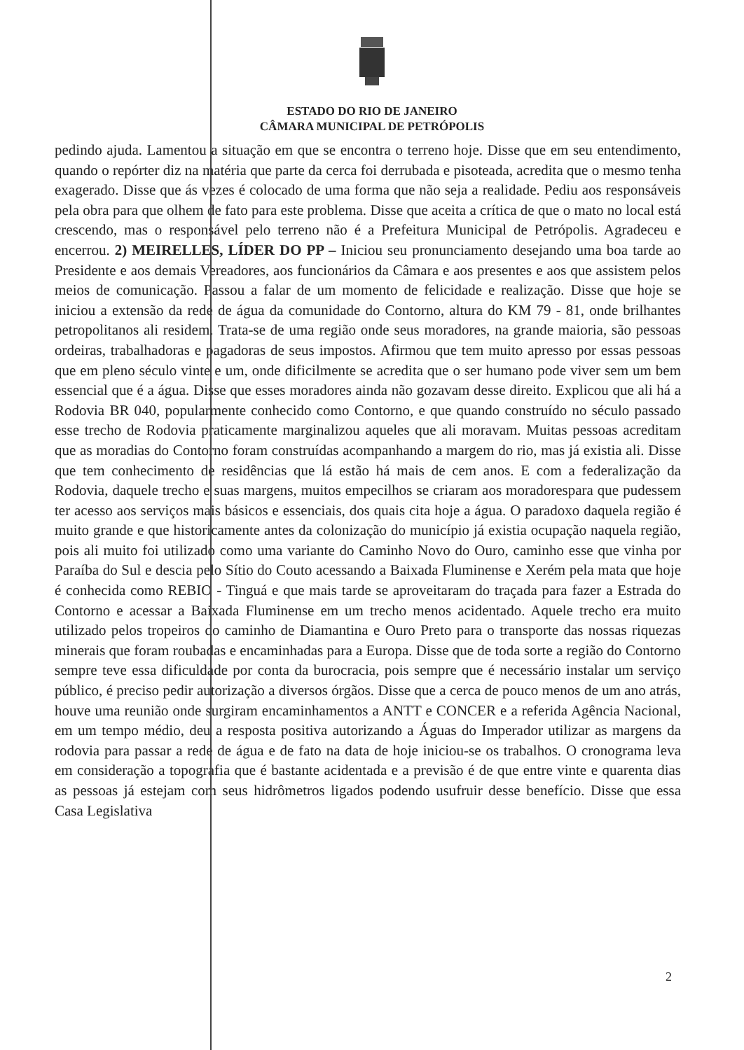ESTADO DO RIO DE JANEIRO
CÂMARA MUNICIPAL DE PETRÓPOLIS
pedindo ajuda. Lamentou a situação em que se encontra o terreno hoje. Disse que em seu entendimento, quando o repórter diz na matéria que parte da cerca foi derrubada e pisoteada, acredita que o mesmo tenha exagerado. Disse que ás vezes é colocado de uma forma que não seja a realidade. Pediu aos responsáveis pela obra para que olhem de fato para este problema. Disse que aceita a crítica de que o mato no local está crescendo, mas o responsável pelo terreno não é a Prefeitura Municipal de Petrópolis. Agradeceu e encerrou. 2) MEIRELLES, LÍDER DO PP – Iniciou seu pronunciamento desejando uma boa tarde ao Presidente e aos demais Vereadores, aos funcionários da Câmara e aos presentes e aos que assistem pelos meios de comunicação. Passou a falar de um momento de felicidade e realização. Disse que hoje se iniciou a extensão da rede de água da comunidade do Contorno, altura do KM 79 - 81, onde brilhantes petropolitanos ali residem. Trata-se de uma região onde seus moradores, na grande maioria, são pessoas ordeiras, trabalhadoras e pagadoras de seus impostos. Afirmou que tem muito apresso por essas pessoas que em pleno século vinte e um, onde dificilmente se acredita que o ser humano pode viver sem um bem essencial que é a água. Disse que esses moradores ainda não gozavam desse direito. Explicou que ali há a Rodovia BR 040, popularmente conhecido como Contorno, e que quando construído no século passado esse trecho de Rodovia praticamente marginalizou aqueles que ali moravam. Muitas pessoas acreditam que as moradias do Contorno foram construídas acompanhando a margem do rio, mas já existia ali. Disse que tem conhecimento de residências que lá estão há mais de cem anos. E com a federalização da Rodovia, daquele trecho e suas margens, muitos empecilhos se criaram aos moradorespara que pudessem ter acesso aos serviços mais básicos e essenciais, dos quais cita hoje a água. O paradoxo daquela região é muito grande e que historicamente antes da colonização do município já existia ocupação naquela região, pois ali muito foi utilizado como uma variante do Caminho Novo do Ouro, caminho esse que vinha por Paraíba do Sul e descia pelo Sítio do Couto acessando a Baixada Fluminense e Xerém pela mata que hoje é conhecida como REBIO - Tinguá e que mais tarde se aproveitaram do traçada para fazer a Estrada do Contorno e acessar a Baixada Fluminense em um trecho menos acidentado. Aquele trecho era muito utilizado pelos tropeiros do caminho de Diamantina e Ouro Preto para o transporte das nossas riquezas minerais que foram roubadas e encaminhadas para a Europa. Disse que de toda sorte a região do Contorno sempre teve essa dificuldade por conta da burocracia, pois sempre que é necessário instalar um serviço público, é preciso pedir autorização a diversos órgãos. Disse que a cerca de pouco menos de um ano atrás, houve uma reunião onde surgiram encaminhamentos a ANTT e CONCER e a referida Agência Nacional, em um tempo médio, deu a resposta positiva autorizando a Águas do Imperador utilizar as margens da rodovia para passar a rede de água e de fato na data de hoje iniciou-se os trabalhos. O cronograma leva em consideração a topografia que é bastante acidentada e a previsão é de que entre vinte e quarenta dias as pessoas já estejam com seus hidrômetros ligados podendo usufruir desse benefício. Disse que essa Casa Legislativa
2